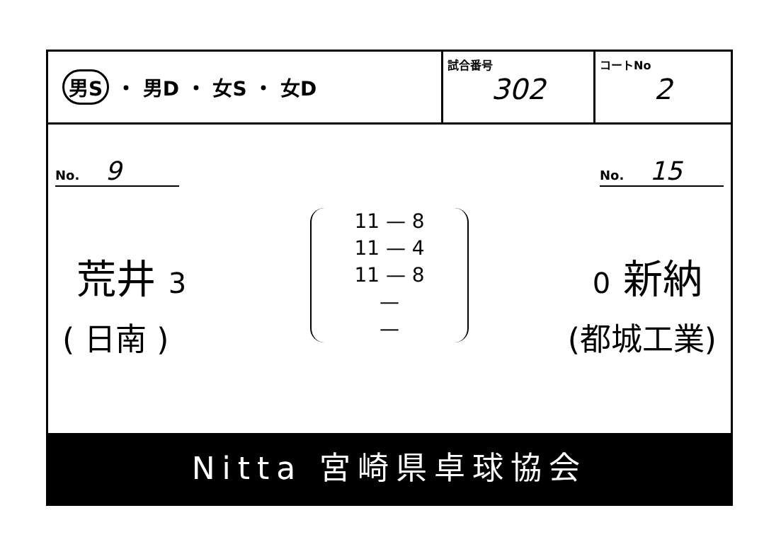男S ・ 男D ・ 女S ・ 女D
試合番号
302
コートNo
2
No. 9
No. 15
荒井 3
11 — 8
11 — 4
11 — 8
—
—
0 新納
( 日南 ) (都城工業)
Nitta 宮崎県卓球協会